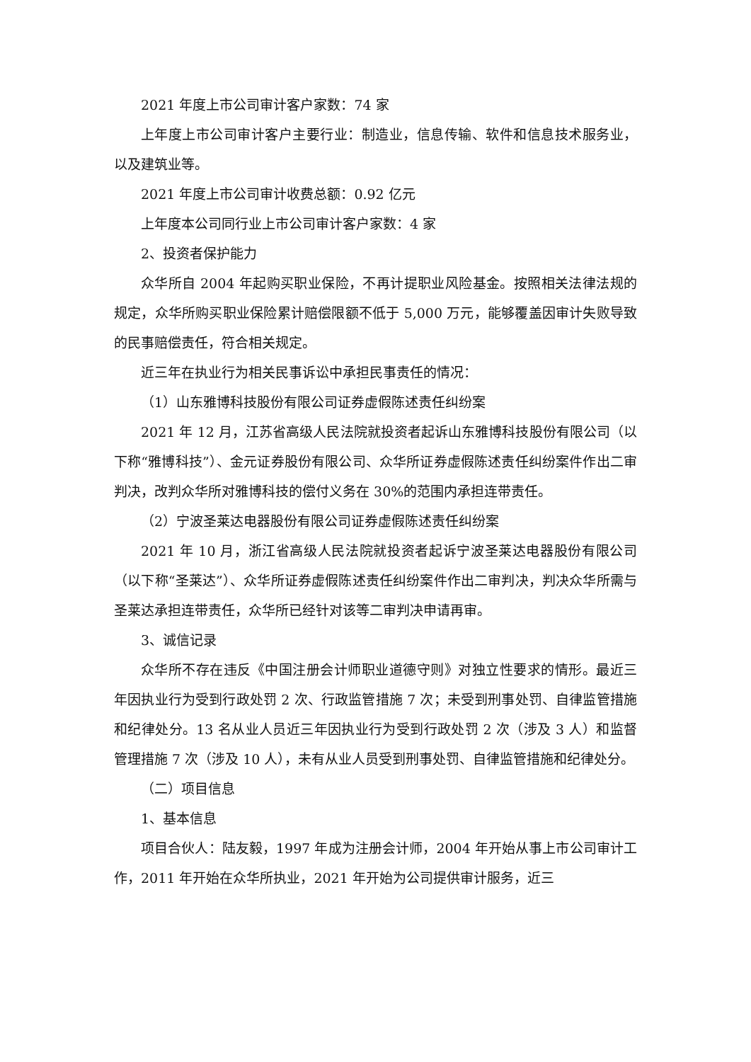2021 年度上市公司审计客户家数：74 家
上年度上市公司审计客户主要行业：制造业，信息传输、软件和信息技术服务业，以及建筑业等。
2021 年度上市公司审计收费总额：0.92 亿元
上年度本公司同行业上市公司审计客户家数：4 家
2、投资者保护能力
众华所自 2004 年起购买职业保险，不再计提职业风险基金。按照相关法律法规的规定，众华所购买职业保险累计赔偿限额不低于 5,000 万元，能够覆盖因审计失败导致的民事赔偿责任，符合相关规定。
近三年在执业行为相关民事诉讼中承担民事责任的情况：
（1）山东雅博科技股份有限公司证券虚假陈述责任纠纷案
2021 年 12 月，江苏省高级人民法院就投资者起诉山东雅博科技股份有限公司（以下称“雅博科技”）、金元证券股份有限公司、众华所证券虚假陈述责任纠纷案件作出二审判决，改判众华所对雅博科技的偿付义务在 30%的范围内承担连带责任。
（2）宁波圣莱达电器股份有限公司证券虚假陈述责任纠纷案
2021 年 10 月，浙江省高级人民法院就投资者起诉宁波圣莱达电器股份有限公司（以下称“圣莱达”）、众华所证券虚假陈述责任纠纷案件作出二审判决，判决众华所需与圣莱达承担连带责任，众华所已经针对该等二审判决申请再审。
3、诚信记录
众华所不存在违反《中国注册会计师职业道德守则》对独立性要求的情形。最近三年因执业行为受到行政处罚 2 次、行政监管措施 7 次；未受到刑事处罚、自律监管措施和纪律处分。13 名从业人员近三年因执业行为受到行政处罚 2 次（涉及 3 人）和监督管理措施 7 次（涉及 10 人），未有从业人员受到刑事处罚、自律监管措施和纪律处分。
（二）项目信息
1、基本信息
项目合伙人：陆友毅，1997 年成为注册会计师，2004 年开始从事上市公司审计工作，2011 年开始在众华所执业，2021 年开始为公司提供审计服务，近三